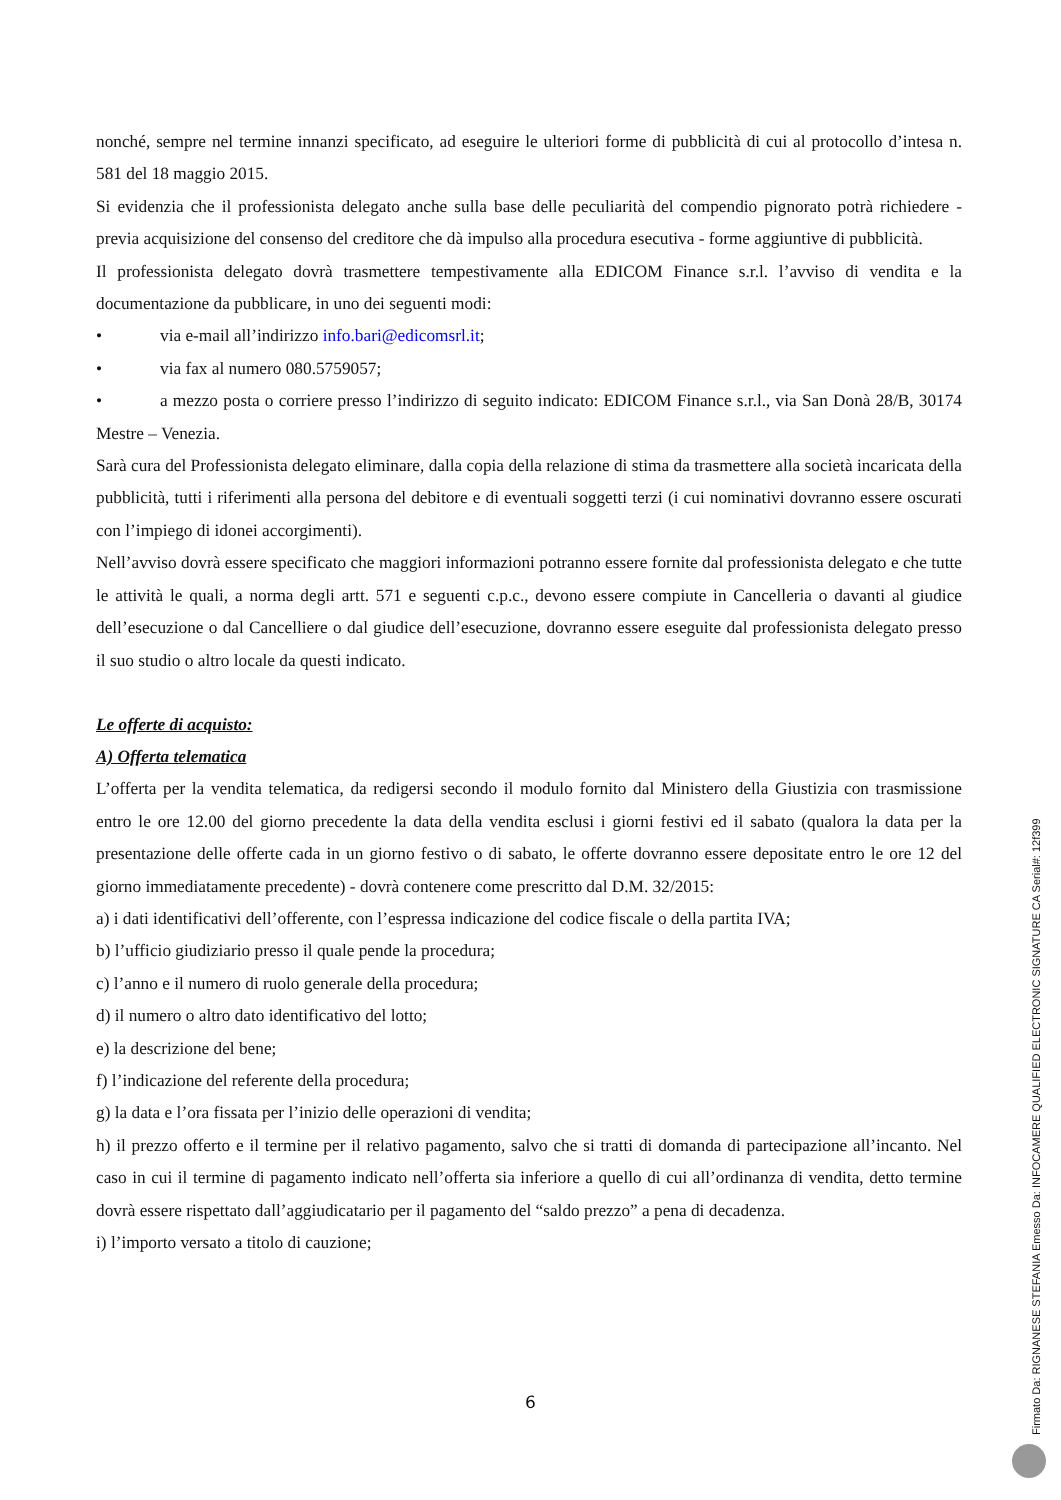nonché, sempre nel termine innanzi specificato, ad eseguire le ulteriori forme di pubblicità di cui al protocollo d’intesa n. 581 del 18 maggio 2015.
Si evidenzia che il professionista delegato anche sulla base delle peculiarità del compendio pignorato potrà richiedere - previa acquisizione del consenso del creditore che dà impulso alla procedura esecutiva - forme aggiuntive di pubblicità.
Il professionista delegato dovrà trasmettere tempestivamente alla EDICOM Finance s.r.l. l’avviso di vendita e la documentazione da pubblicare, in uno dei seguenti modi:
• via e-mail all’indirizzo info.bari@edicomsrl.it;
• via fax al numero 080.5759057;
• a mezzo posta o corriere presso l’indirizzo di seguito indicato: EDICOM Finance s.r.l., via San Donà 28/B, 30174 Mestre – Venezia.
Sarà cura del Professionista delegato eliminare, dalla copia della relazione di stima da trasmettere alla società incaricata della pubblicità, tutti i riferimenti alla persona del debitore e di eventuali soggetti terzi (i cui nominativi dovranno essere oscurati con l’impiego di idonei accorgimenti).
Nell’avviso dovrà essere specificato che maggiori informazioni potranno essere fornite dal professionista delegato e che tutte le attività le quali, a norma degli artt. 571 e seguenti c.p.c., devono essere compiute in Cancelleria o davanti al giudice dell’esecuzione o dal Cancelliere o dal giudice dell’esecuzione, dovranno essere eseguite dal professionista delegato presso il suo studio o altro locale da questi indicato.
Le offerte di acquisto:
A) Offerta telematica
L’offerta per la vendita telematica, da redigersi secondo il modulo fornito dal Ministero della Giustizia con trasmissione entro le ore 12.00 del giorno precedente la data della vendita esclusi i giorni festivi ed il sabato (qualora la data per la presentazione delle offerte cada in un giorno festivo o di sabato, le offerte dovranno essere depositate entro le ore 12 del giorno immediatamente precedente) - dovrà contenere come prescritto dal D.M. 32/2015:
a) i dati identificativi dell’offerente, con l’espressa indicazione del codice fiscale o della partita IVA;
b) l’ufficio giudiziario presso il quale pende la procedura;
c) l’anno e il numero di ruolo generale della procedura;
d) il numero o altro dato identificativo del lotto;
e) la descrizione del bene;
f) l’indicazione del referente della procedura;
g) la data e l’ora fissata per l’inizio delle operazioni di vendita;
h) il prezzo offerto e il termine per il relativo pagamento, salvo che si tratti di domanda di partecipazione all’incanto. Nel caso in cui il termine di pagamento indicato nell’offerta sia inferiore a quello di cui all’ordinanza di vendita, detto termine dovrà essere rispettato dall’aggiudicatario per il pagamento del “saldo prezzo” a pena di decadenza.
i) l’importo versato a titolo di cauzione;
6
Firmato Da: RIGNANESE STEFANIA Emesso Da: INFOCAMERE QUALIFIED ELECTRONIC SIGNATURE CA Serial#: 12f399